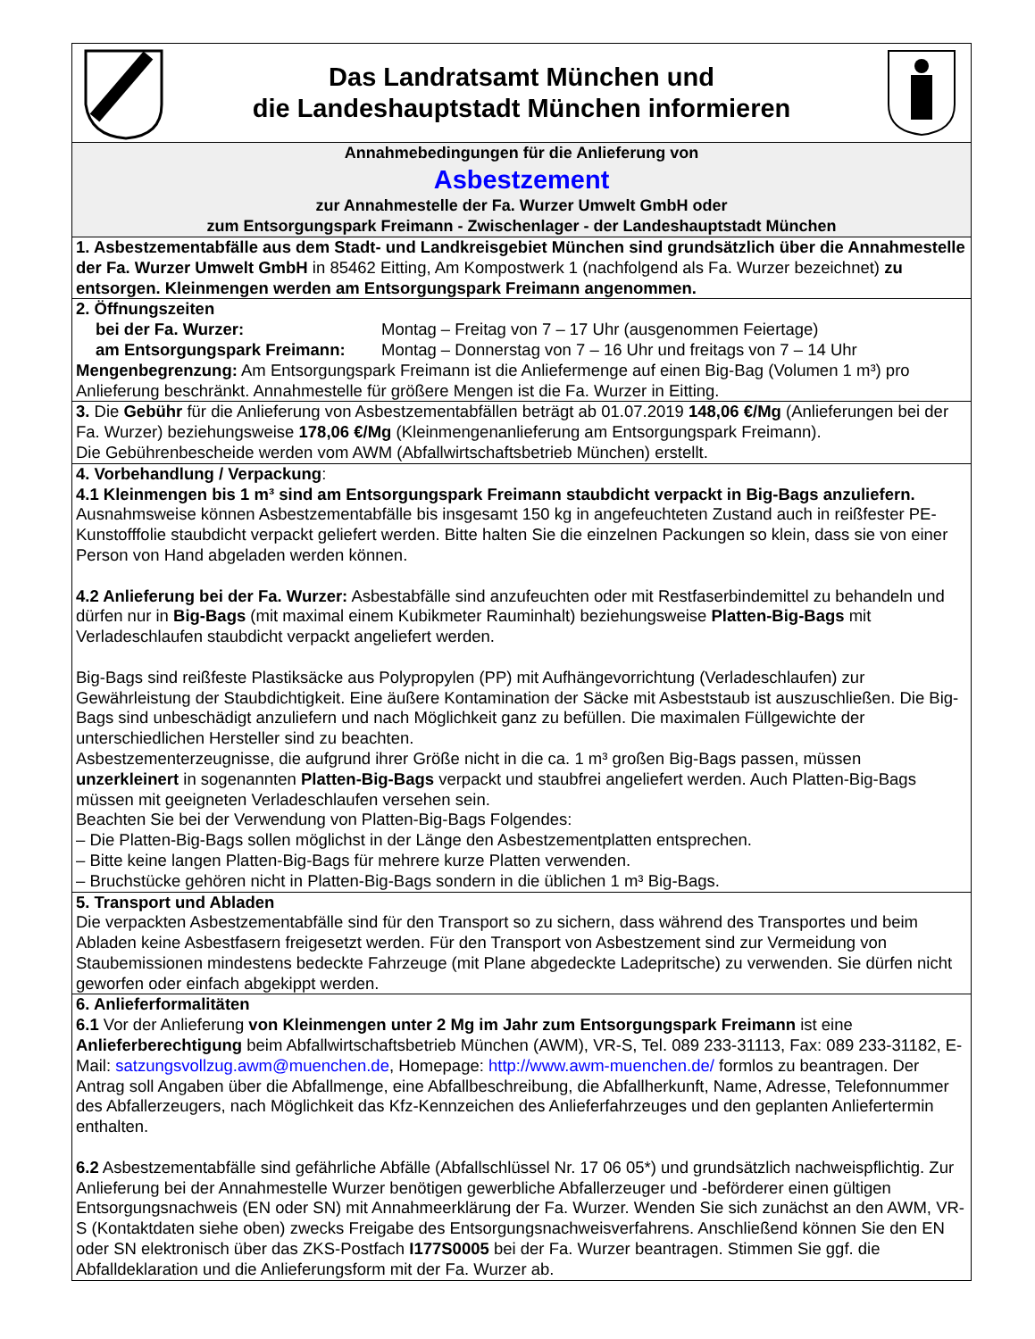Das Landratsamt München und
die Landeshauptstadt München informieren
Annahmebedingungen für die Anlieferung von
Asbestzement
zur Annahmestelle der Fa. Wurzer Umwelt GmbH oder
zum Entsorgungspark Freimann - Zwischenlager - der Landeshauptstadt München
1. Asbestzementabfälle aus dem Stadt- und Landkreisgebiet München sind grundsätzlich über die Annahmestelle der Fa. Wurzer Umwelt GmbH in 85462 Eitting, Am Kompostwerk 1 (nachfolgend als Fa. Wurzer bezeichnet) zu entsorgen. Kleinmengen werden am Entsorgungspark Freimann angenommen.
2. Öffnungszeiten
bei der Fa. Wurzer: Montag – Freitag von 7 – 17 Uhr (ausgenommen Feiertage)
am Entsorgungspark Freimann: Montag – Donnerstag von 7 – 16 Uhr und freitags von 7 – 14 Uhr
Mengenbegrenzung: Am Entsorgungspark Freimann ist die Anliefermenge auf einen Big-Bag (Volumen 1 m³) pro Anlieferung beschränkt. Annahmestelle für größere Mengen ist die Fa. Wurzer in Eitting.
3. Die Gebühr für die Anlieferung von Asbestzementabfällen beträgt ab 01.07.2019 148,06 €/Mg (Anlieferungen bei der Fa. Wurzer) beziehungsweise 178,06 €/Mg (Kleinmengenanlieferung am Entsorgungspark Freimann).
Die Gebührenbescheide werden vom AWM (Abfallwirtschaftsbetrieb München) erstellt.
4. Vorbehandlung / Verpackung:
4.1 Kleinmengen bis 1 m³ sind am Entsorgungspark Freimann staubdicht verpackt in Big-Bags anzuliefern. Ausnahmsweise können Asbestzementabfälle bis insgesamt 150 kg in angefeuchteten Zustand auch in reißfester PE-Kunstofffolie staubdicht verpackt geliefert werden. Bitte halten Sie die einzelnen Packungen so klein, dass sie von einer Person von Hand abgeladen werden können.
4.2 Anlieferung bei der Fa. Wurzer: Asbestabfälle sind anzufeuchten oder mit Restfaserbindemittel zu behandeln und dürfen nur in Big-Bags (mit maximal einem Kubikmeter Rauminhalt) beziehungsweise Platten-Big-Bags mit Verladeschlaufen staubdicht verpackt angeliefert werden.
Big-Bags sind reißfeste Plastiksäcke aus Polypropylen (PP) mit Aufhängevorrichtung (Verladeschlaufen) zur Gewährleistung der Staubdichtigkeit. Eine äußere Kontamination der Säcke mit Asbeststaub ist auszuschließen. Die Big-Bags sind unbeschädigt anzuliefern und nach Möglichkeit ganz zu befüllen. Die maximalen Füllgewichte der unterschiedlichen Hersteller sind zu beachten.
Asbestzementerzeugnisse, die aufgrund ihrer Größe nicht in die ca. 1 m³ großen Big-Bags passen, müssen unzerkleinert in sogenannten Platten-Big-Bags verpackt und staubfrei angeliefert werden. Auch Platten-Big-Bags müssen mit geeigneten Verladeschlaufen versehen sein.
Beachten Sie bei der Verwendung von Platten-Big-Bags Folgendes:
– Die Platten-Big-Bags sollen möglichst in der Länge den Asbestzementplatten entsprechen.
– Bitte keine langen Platten-Big-Bags für mehrere kurze Platten verwenden.
– Bruchstücke gehören nicht in Platten-Big-Bags sondern in die üblichen 1 m³ Big-Bags.
5. Transport und Abladen
Die verpackten Asbestzementabfälle sind für den Transport so zu sichern, dass während des Transportes und beim Abladen keine Asbestfasern freigesetzt werden. Für den Transport von Asbestzement sind zur Vermeidung von Staubemissionen mindestens bedeckte Fahrzeuge (mit Plane abgedeckte Ladepritsche) zu verwenden. Sie dürfen nicht geworfen oder einfach abgekippt werden.
6. Anlieferformalitäten
6.1 Vor der Anlieferung von Kleinmengen unter 2 Mg im Jahr zum Entsorgungspark Freimann ist eine Anlieferberechtigung beim Abfallwirtschaftsbetrieb München (AWM), VR-S, Tel. 089 233-31113, Fax: 089 233-31182, E-Mail: satzungsvollzug.awm@muenchen.de, Homepage: http://www.awm-muenchen.de/ formlos zu beantragen. Der Antrag soll Angaben über die Abfallmenge, eine Abfallbeschreibung, die Abfallherkunft, Name, Adresse, Telefonnummer des Abfallerzeugers, nach Möglichkeit das Kfz-Kennzeichen des Anlieferfahrzeuges und den geplanten Anliefertermin enthalten.
6.2 Asbestzementabfälle sind gefährliche Abfälle (Abfallschlüssel Nr. 17 06 05*) und grundsätzlich nachweispflichtig. Zur Anlieferung bei der Annahmestelle Wurzer benötigen gewerbliche Abfallerzeuger und -beförderer einen gültigen Entsorgungsnachweis (EN oder SN) mit Annahmeerklärung der Fa. Wurzer. Wenden Sie sich zunächst an den AWM, VR-S (Kontaktdaten siehe oben) zwecks Freigabe des Entsorgungsnachweisverfahrens. Anschließend können Sie den EN oder SN elektronisch über das ZKS-Postfach I177S0005 bei der Fa. Wurzer beantragen. Stimmen Sie ggf. die Abfalldeklaration und die Anlieferungsform mit der Fa. Wurzer ab.